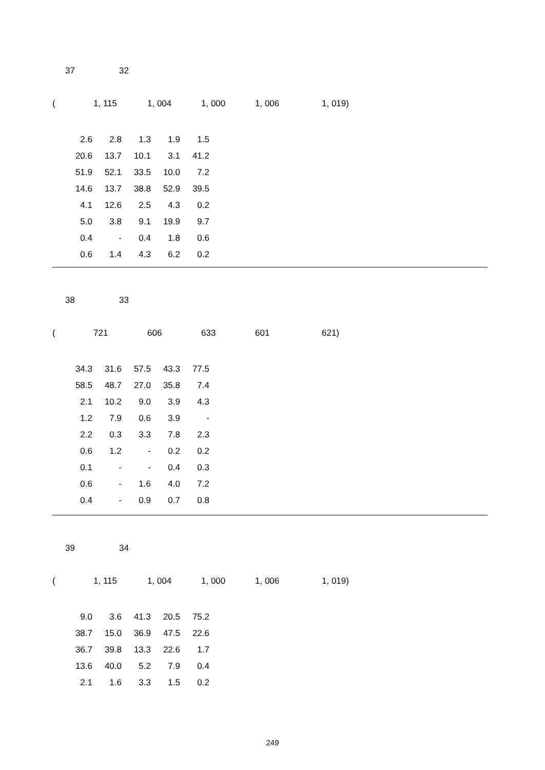37 32
(1, 115 1, 004 1, 000 1, 006 1, 019)
| 2.6 | 2.8 | 1.3 | 1.9 | 1.5 |
| 20.6 | 13.7 | 10.1 | 3.1 | 41.2 |
| 51.9 | 52.1 | 33.5 | 10.0 | 7.2 |
| 14.6 | 13.7 | 38.8 | 52.9 | 39.5 |
| 4.1 | 12.6 | 2.5 | 4.3 | 0.2 |
| 5.0 | 3.8 | 9.1 | 19.9 | 9.7 |
| 0.4 | - | 0.4 | 1.8 | 0.6 |
| 0.6 | 1.4 | 4.3 | 6.2 | 0.2 |
38 33
(721 606 633 601 621)
| 34.3 | 31.6 | 57.5 | 43.3 | 77.5 |
| 58.5 | 48.7 | 27.0 | 35.8 | 7.4 |
| 2.1 | 10.2 | 9.0 | 3.9 | 4.3 |
| 1.2 | 7.9 | 0.6 | 3.9 | - |
| 2.2 | 0.3 | 3.3 | 7.8 | 2.3 |
| 0.6 | 1.2 | - | 0.2 | 0.2 |
| 0.1 | - | - | 0.4 | 0.3 |
| 0.6 | - | 1.6 | 4.0 | 7.2 |
| 0.4 | - | 0.9 | 0.7 | 0.8 |
39 34
(1, 115 1, 004 1, 000 1, 006 1, 019)
| 9.0 | 3.6 | 41.3 | 20.5 | 75.2 |
| 38.7 | 15.0 | 36.9 | 47.5 | 22.6 |
| 36.7 | 39.8 | 13.3 | 22.6 | 1.7 |
| 13.6 | 40.0 | 5.2 | 7.9 | 0.4 |
| 2.1 | 1.6 | 3.3 | 1.5 | 0.2 |
249